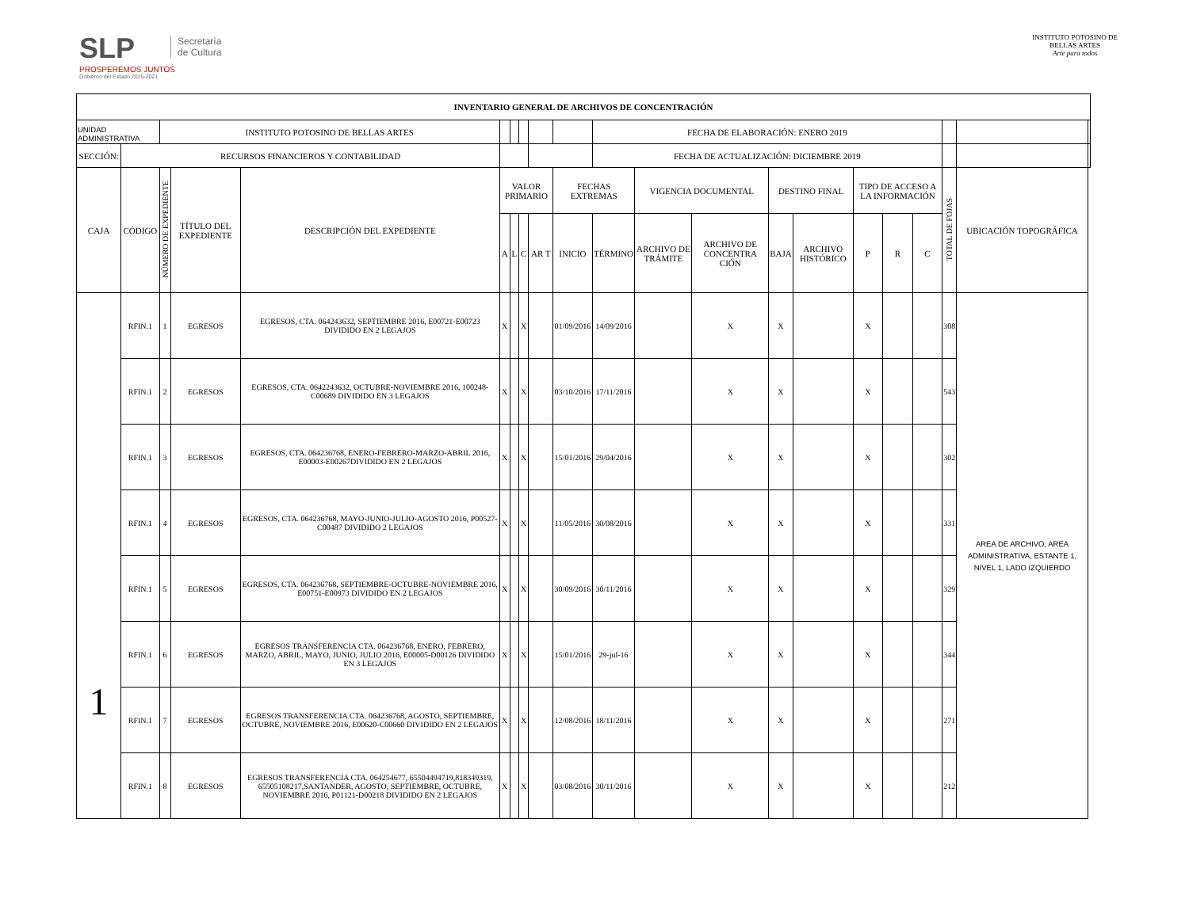SLP
PROSPEREMOS JUNTOS
Gobierno del Estado 2015-2021
Secretaría
de Cultura
INSTITUTO POTOSINO DE
BELLAS ARTES
Arte para todos
| INVENTARIO GENERAL DE ARCHIVOS DE CONCENTRACIÓN | | | | | | | | | | | | | | | | | | | | |
| --- | --- | --- | --- | --- | --- | --- | --- | --- | --- | --- | --- | --- | --- | --- | --- | --- | --- | --- | --- | --- |
| UNIDAD ADMINISTRATIVA | | INSTITUTO POTOSINO DE BELLAS ARTES | | | | | | | | FECHA DE ELABORACIÓN: ENERO 2019 | | | | | | | | | | |
| SECCIÓN: | RECURSOS FINANCIEROS Y CONTABILIDAD | | | | | | | | | FECHA DE ACTUALIZACIÓN: DICIEMBRE 2019 | | | | | | | | | | |
| CAJA | CÓDIGO | NÚMERO DE EXPEDIENTE | TÍTULO DEL EXPEDIENTE | DESCRIPCIÓN DEL EXPEDIENTE | VALOR PRIMARIO | | | | FECHAS EXTREMAS | | VIGENCIA DOCUMENTAL | | DESTINO FINAL | | TIPO DE ACCESO A LA INFORMACIÓN | | | TOTAL DE FOJAS | UBICACIÓN TOPOGRÁFICA | |
| | | | | | A | L | C | AR T | INICIO | TÉRMINO | ARCHIVO DE TRÁMITE | ARCHIVO DE CONCENTRA CIÓN | BAJA | ARCHIVO HISTÓRICO | P | R | C | | | |
| 1 | RFIN.1 | 1 | EGRESOS | EGRESOS, CTA. 064243632, SEPTIEMBRE 2016, E00721-E00723 DIVIDIDO EN 2 LEGAJOS | X | | X | | 01/09/2016 | 14/09/2016 | | X | X | | X | | | 308 | AREA DE ARCHIVO, AREA ADMINISTRATIVA, ESTANTE 1, NIVEL 1, LADO IZQUIERDO | |
| | RFIN.1 | 2 | EGRESOS | EGRESOS, CTA. 0642243632, OCTUBRE-NOVIEMBRE 2016, 100248-C00689 DIVIDIDO EN 3 LEGAJOS | X | | X | | 03/10/2016 | 17/11/2016 | | X | X | | X | | | 543 | | |
| | RFIN.1 | 3 | EGRESOS | EGRESOS, CTA. 064236768, ENERO-FEBRERO-MARZO-ABRIL 2016, E00003-E00267DIVIDIDO EN 2 LEGAJOS | X | | X | | 15/01/2016 | 29/04/2016 | | X | X | | X | | | 302 | | |
| | RFIN.1 | 4 | EGRESOS | EGRESOS, CTA. 064236768, MAYO-JUNIO-JULIO-AGOSTO 2016, P00527-C00487 DIVIDIDO 2 LEGAJOS | X | | X | | 11/05/2016 | 30/08/2016 | | X | X | | X | | | 331 | | |
| | RFIN.1 | 5 | EGRESOS | EGRESOS, CTA. 064236768, SEPTIEMBRE-OCTUBRE-NOVIEMBRE 2016, E00751-E00973 DIVIDIDO EN 2 LEGAJOS | X | | X | | 30/09/2016 | 30/11/2016 | | X | X | | X | | | 329 | | |
| | RFIN.1 | 6 | EGRESOS | EGRESOS TRANSFERENCIA CTA. 064236768, ENERO, FEBRERO, MARZO, ABRIL, MAYO, JUNIO, JULIO 2016, E00005-D00126 DIVIDIDO EN 3 LEGAJOS | X | | X | | 15/01/2016 | 29-jul-16 | | X | X | | X | | | 344 | | |
| | RFIN.1 | 7 | EGRESOS | EGRESOS TRANSFERENCIA CTA. 064236768, AGOSTO, SEPTIEMBRE, OCTUBRE, NOVIEMBRE 2016, E00620-C00660 DIVIDIDO EN 2 LEGAJOS | X | | X | | 12/08/2016 | 18/11/2016 | | X | X | | X | | | 271 | | |
| | RFIN.1 | 8 | EGRESOS | EGRESOS TRANSFERENCIA CTA. 064254677, 65504494719,818349319, 65505108217,SANTANDER, AGOSTO, SEPTIEMBRE, OCTUBRE, NOVIEMBRE 2016, P01121-D00218 DIVIDIDO EN 2 LEGAJOS | X | | X | | 03/08/2016 | 30/11/2016 | | X | X | | X | | | 212 | | |